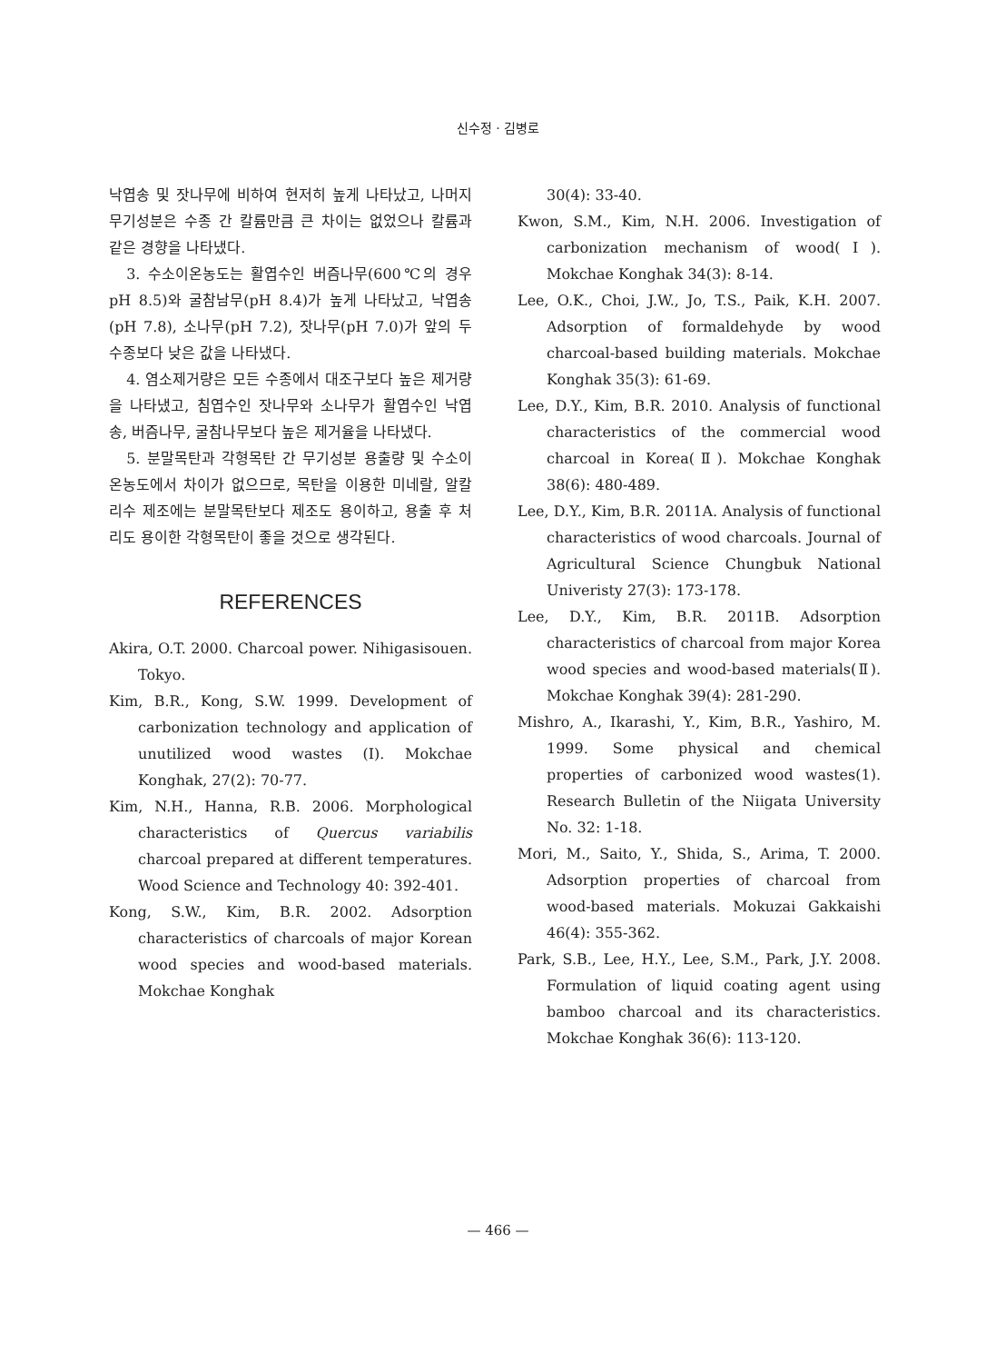신수정 · 김병로
낙엽송 및 잣나무에 비하여 현저히 높게 나타났고, 나머지 무기성분은 수종 간 칼륨만큼 큰 차이는 없었으나 칼륨과 같은 경향을 나타냈다.
3. 수소이온농도는 활엽수인 버즘나무(600℃의 경우 pH 8.5)와 굴참남무(pH 8.4)가 높게 나타났고, 낙엽송(pH 7.8), 소나무(pH 7.2), 잣나무(pH 7.0)가 앞의 두 수종보다 낮은 값을 나타냈다.
4. 염소제거량은 모든 수종에서 대조구보다 높은 제거량을 나타냈고, 침엽수인 잣나무와 소나무가 활엽수인 낙엽송, 버즘나무, 굴참나무보다 높은 제거율을 나타냈다.
5. 분말목탄과 각형목탄 간 무기성분 용출량 및 수소이온농도에서 차이가 없으므로, 목탄을 이용한 미네랄, 알칼리수 제조에는 분말목탄보다 제조도 용이하고, 용출 후 처리도 용이한 각형목탄이 좋을 것으로 생각된다.
REFERENCES
Akira, O.T. 2000. Charcoal power. Nihigasisouen. Tokyo.
Kim, B.R., Kong, S.W. 1999. Development of carbonization technology and application of unutilized wood wastes (I). Mokchae Konghak, 27(2): 70-77.
Kim, N.H., Hanna, R.B. 2006. Morphological characteristics of Quercus variabilis charcoal prepared at different temperatures. Wood Science and Technology 40: 392-401.
Kong, S.W., Kim, B.R. 2002. Adsorption characteristics of charcoals of major Korean wood species and wood-based materials. Mokchae Konghak
30(4): 33-40.
Kwon, S.M., Kim, N.H. 2006. Investigation of carbonization mechanism of wood(Ⅰ). Mokchae Konghak 34(3): 8-14.
Lee, O.K., Choi, J.W., Jo, T.S., Paik, K.H. 2007. Adsorption of formaldehyde by wood charcoal-based building materials. Mokchae Konghak 35(3): 61-69.
Lee, D.Y., Kim, B.R. 2010. Analysis of functional characteristics of the commercial wood charcoal in Korea(Ⅱ). Mokchae Konghak 38(6): 480-489.
Lee, D.Y., Kim, B.R. 2011A. Analysis of functional characteristics of wood charcoals. Journal of Agricultural Science Chungbuk National Univeristy 27(3): 173-178.
Lee, D.Y., Kim, B.R. 2011B. Adsorption characteristics of charcoal from major Korea wood species and wood-based materials(Ⅱ). Mokchae Konghak 39(4): 281-290.
Mishro, A., Ikarashi, Y., Kim, B.R., Yashiro, M. 1999. Some physical and chemical properties of carbonized wood wastes(1). Research Bulletin of the Niigata University No. 32: 1-18.
Mori, M., Saito, Y., Shida, S., Arima, T. 2000. Adsorption properties of charcoal from wood-based materials. Mokuzai Gakkaishi 46(4): 355-362.
Park, S.B., Lee, H.Y., Lee, S.M., Park, J.Y. 2008. Formulation of liquid coating agent using bamboo charcoal and its characteristics. Mokchae Konghak 36(6): 113-120.
— 466 —